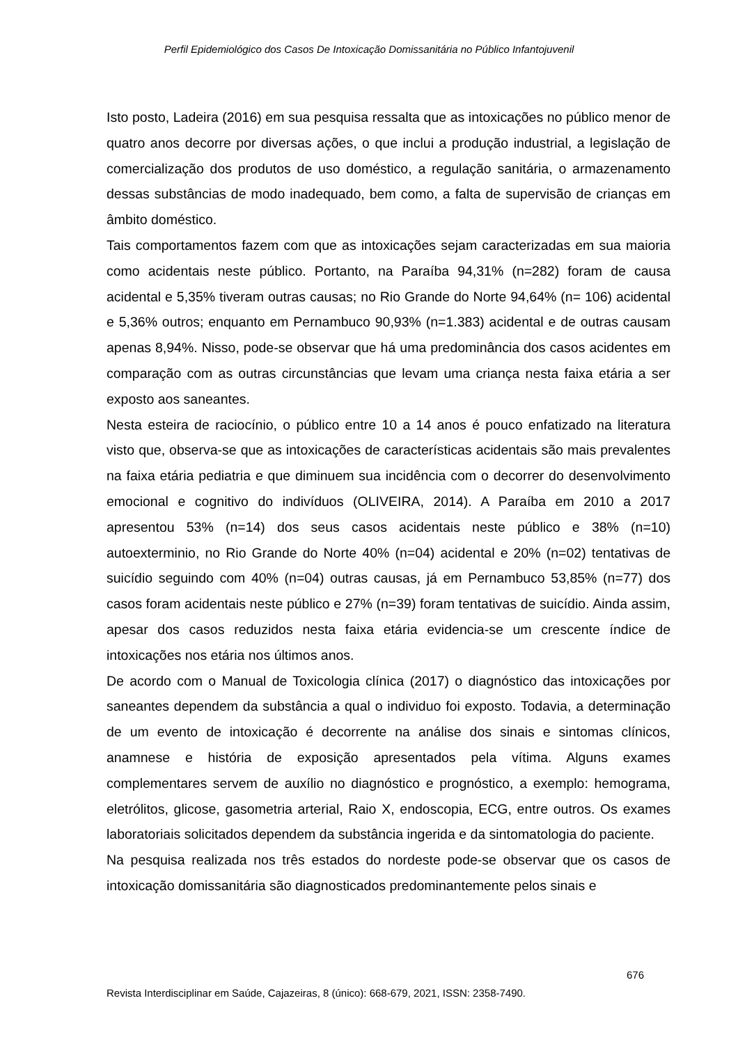Perfil Epidemiológico dos Casos De Intoxicação Domissanitária no Público Infantojuvenil
Isto posto, Ladeira (2016) em sua pesquisa ressalta que as intoxicações no público menor de quatro anos decorre por diversas ações, o que inclui a produção industrial, a legislação de comercialização dos produtos de uso doméstico, a regulação sanitária, o armazenamento dessas substâncias de modo inadequado, bem como, a falta de supervisão de crianças em âmbito doméstico.
Tais comportamentos fazem com que as intoxicações sejam caracterizadas em sua maioria como acidentais neste público. Portanto, na Paraíba 94,31% (n=282) foram de causa acidental e 5,35% tiveram outras causas; no Rio Grande do Norte 94,64% (n= 106) acidental e 5,36% outros; enquanto em Pernambuco 90,93% (n=1.383) acidental e de outras causam apenas 8,94%. Nisso, pode-se observar que há uma predominância dos casos acidentes em comparação com as outras circunstâncias que levam uma criança nesta faixa etária a ser exposto aos saneantes.
Nesta esteira de raciocínio, o público entre 10 a 14 anos é pouco enfatizado na literatura visto que, observa-se que as intoxicações de características acidentais são mais prevalentes na faixa etária pediatria e que diminuem sua incidência com o decorrer do desenvolvimento emocional e cognitivo do indivíduos (OLIVEIRA, 2014). A Paraíba em 2010 a 2017 apresentou 53% (n=14) dos seus casos acidentais neste público e 38% (n=10) autoexterminio, no Rio Grande do Norte 40% (n=04) acidental e 20% (n=02) tentativas de suicídio seguindo com 40% (n=04) outras causas, já em Pernambuco 53,85% (n=77) dos casos foram acidentais neste público e 27% (n=39) foram tentativas de suicídio. Ainda assim, apesar dos casos reduzidos nesta faixa etária evidencia-se um crescente índice de intoxicações nos etária nos últimos anos.
De acordo com o Manual de Toxicologia clínica (2017) o diagnóstico das intoxicações por saneantes dependem da substância a qual o individuo foi exposto. Todavia, a determinação de um evento de intoxicação é decorrente na análise dos sinais e sintomas clínicos, anamnese e história de exposição apresentados pela vítima. Alguns exames complementares servem de auxílio no diagnóstico e prognóstico, a exemplo: hemograma, eletrólitos, glicose, gasometria arterial, Raio X, endoscopia, ECG, entre outros. Os exames laboratoriais solicitados dependem da substância ingerida e da sintomatologia do paciente.
Na pesquisa realizada nos três estados do nordeste pode-se observar que os casos de intoxicação domissanitária são diagnosticados predominantemente pelos sinais e
676
Revista Interdisciplinar em Saúde, Cajazeiras, 8 (único): 668-679, 2021, ISSN: 2358-7490.